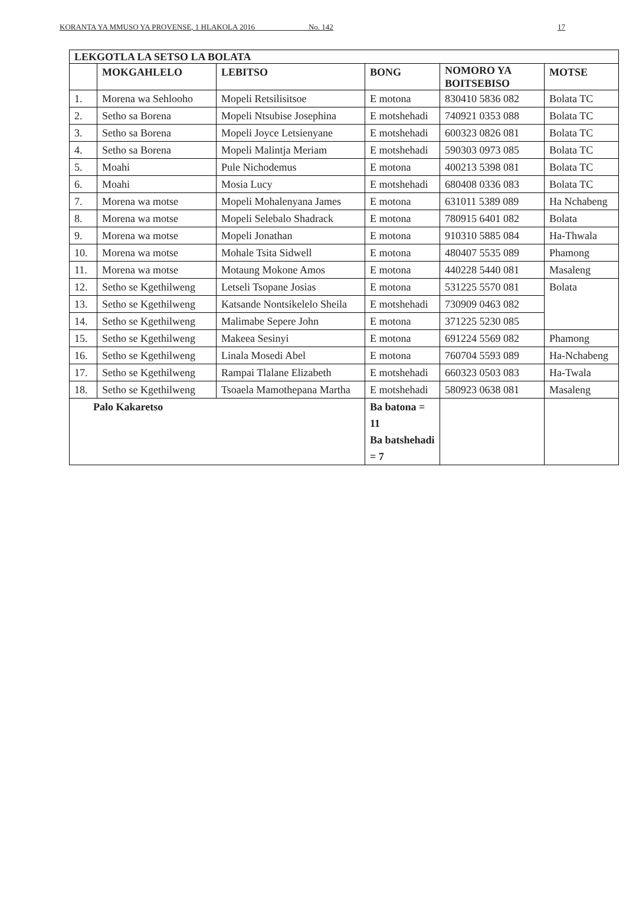KORANTA YA MMUSO YA PROVENSE, 1 HLAKOLA 2016 ____ No. 142 17
| LEKGOTLA LA SETSO LA BOLATA | | | | | |
| --- | --- | --- | --- | --- | --- |
| | MOKGAHLELO | LEBITSO | BONG | NOMORO YA BOITSEBISO | MOTSE |
| 1. | Morena wa Sehlooho | Mopeli Retsilisitsoe | E motona | 830410 5836 082 | Bolata TC |
| 2. | Setho sa Borena | Mopeli Ntsubise Josephina | E motshehadi | 740921 0353 088 | Bolata TC |
| 3. | Setho sa Borena | Mopeli Joyce Letsienyane | E motshehadi | 600323 0826 081 | Bolata TC |
| 4. | Setho sa Borena | Mopeli Malintja Meriam | E motshehadi | 590303 0973 085 | Bolata TC |
| 5. | Moahi | Pule Nichodemus | E motona | 400213 5398 081 | Bolata TC |
| 6. | Moahi | Mosia Lucy | E motshehadi | 680408 0336 083 | Bolata TC |
| 7. | Morena wa motse | Mopeli Mohalenyana James | E motona | 631011 5389 089 | Ha Nchabeng |
| 8. | Morena wa motse | Mopeli Selebalo Shadrack | E motona | 780915 6401 082 | Bolata |
| 9. | Morena wa motse | Mopeli Jonathan | E motona | 910310 5885 084 | Ha-Thwala |
| 10. | Morena wa motse | Mohale Tsita Sidwell | E motona | 480407 5535 089 | Phamong |
| 11. | Morena wa motse | Motaung Mokone Amos | E motona | 440228 5440 081 | Masaleng |
| 12. | Setho se Kgethilweng | Letseli Tsopane Josias | E motona | 531225 5570 081 | Bolata |
| 13. | Setho se Kgethilweng | Katsande Nontsikelelo Sheila | E motshehadi | 730909 0463 082 | |
| 14. | Setho se Kgethilweng | Malimabe Sepere John | E motona | 371225 5230 085 | |
| 15. | Setho se Kgethilweng | Makeea Sesinyi | E motona | 691224 5569 082 | Phamong |
| 16. | Setho se Kgethilweng | Linala Mosedi Abel | E motona | 760704 5593 089 | Ha-Nchabeng |
| 17. | Setho se Kgethilweng | Rampai Tlalane Elizabeth | E motshehadi | 660323 0503 083 | Ha-Twala |
| 18. | Setho se Kgethilweng | Tsoaela Mamothepana Martha | E motshehadi | 580923 0638 081 | Masaleng |
| Palo Kakaretso | | | Ba batona = 11 Ba batshehadi = 7 | | |